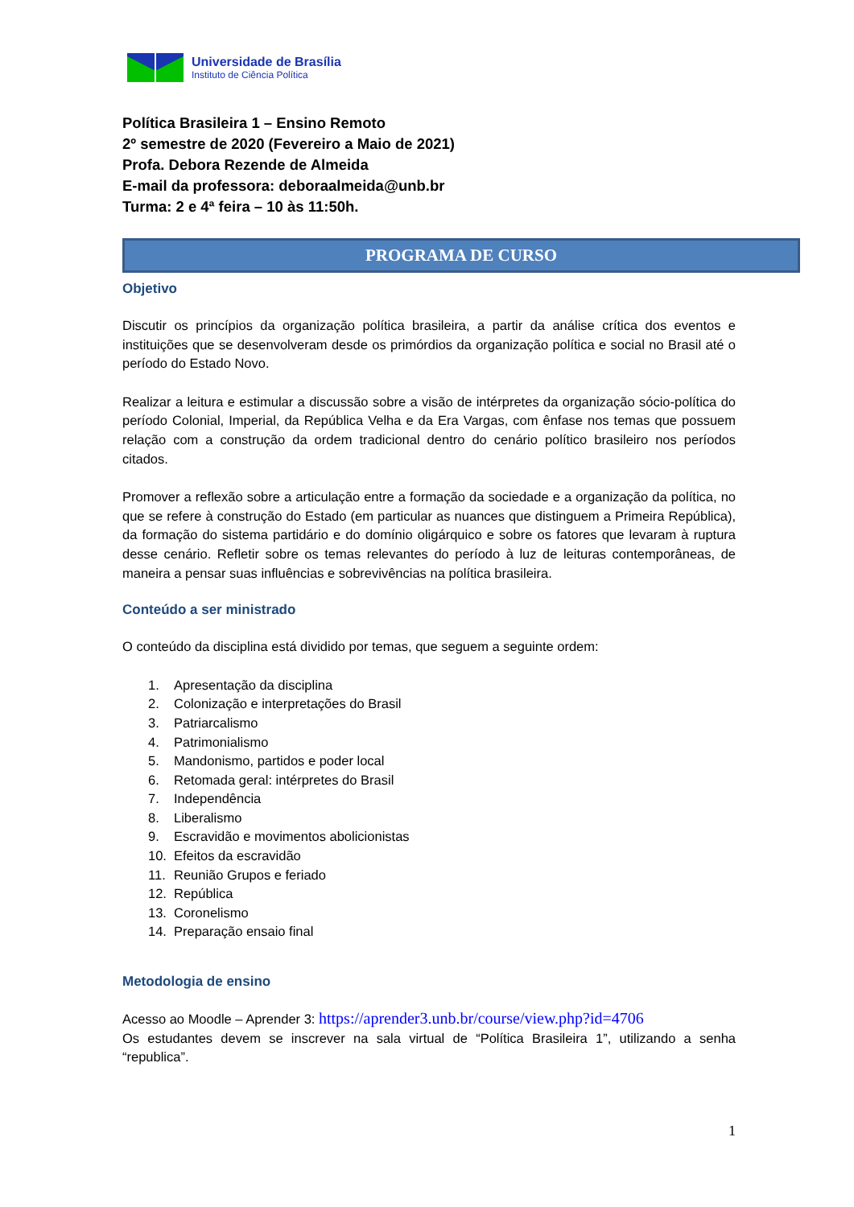Universidade de Brasília
Instituto de Ciência Política
Política Brasileira 1 – Ensino Remoto
2º semestre de 2020 (Fevereiro a Maio de 2021)
Profa. Debora Rezende de Almeida
E-mail da professora: deboraalmeida@unb.br
Turma: 2 e 4ª feira – 10 às 11:50h.
PROGRAMA DE CURSO
Objetivo
Discutir os princípios da organização política brasileira, a partir da análise crítica dos eventos e instituições que se desenvolveram desde os primórdios da organização política e social no Brasil até o período do Estado Novo.
Realizar a leitura e estimular a discussão sobre a visão de intérpretes da organização sócio-política do período Colonial, Imperial, da República Velha e da Era Vargas, com ênfase nos temas que possuem relação com a construção da ordem tradicional dentro do cenário político brasileiro nos períodos citados.
Promover a reflexão sobre a articulação entre a formação da sociedade e a organização da política, no que se refere à construção do Estado (em particular as nuances que distinguem a Primeira República), da formação do sistema partidário e do domínio oligárquico e sobre os fatores que levaram à ruptura desse cenário. Refletir sobre os temas relevantes do período à luz de leituras contemporâneas, de maneira a pensar suas influências e sobrevivências na política brasileira.
Conteúdo a ser ministrado
O conteúdo da disciplina está dividido por temas, que seguem a seguinte ordem:
1. Apresentação da disciplina
2. Colonização e interpretações do Brasil
3. Patriarcalismo
4. Patrimonialismo
5. Mandonismo, partidos e poder local
6. Retomada geral: intérpretes do Brasil
7. Independência
8. Liberalismo
9. Escravidão e movimentos abolicionistas
10. Efeitos da escravidão
11. Reunião Grupos e feriado
12. República
13. Coronelismo
14. Preparação ensaio final
Metodologia de ensino
Acesso ao Moodle – Aprender 3: https://aprender3.unb.br/course/view.php?id=4706
Os estudantes devem se inscrever na sala virtual de “Política Brasileira 1”, utilizando a senha “republica”.
1